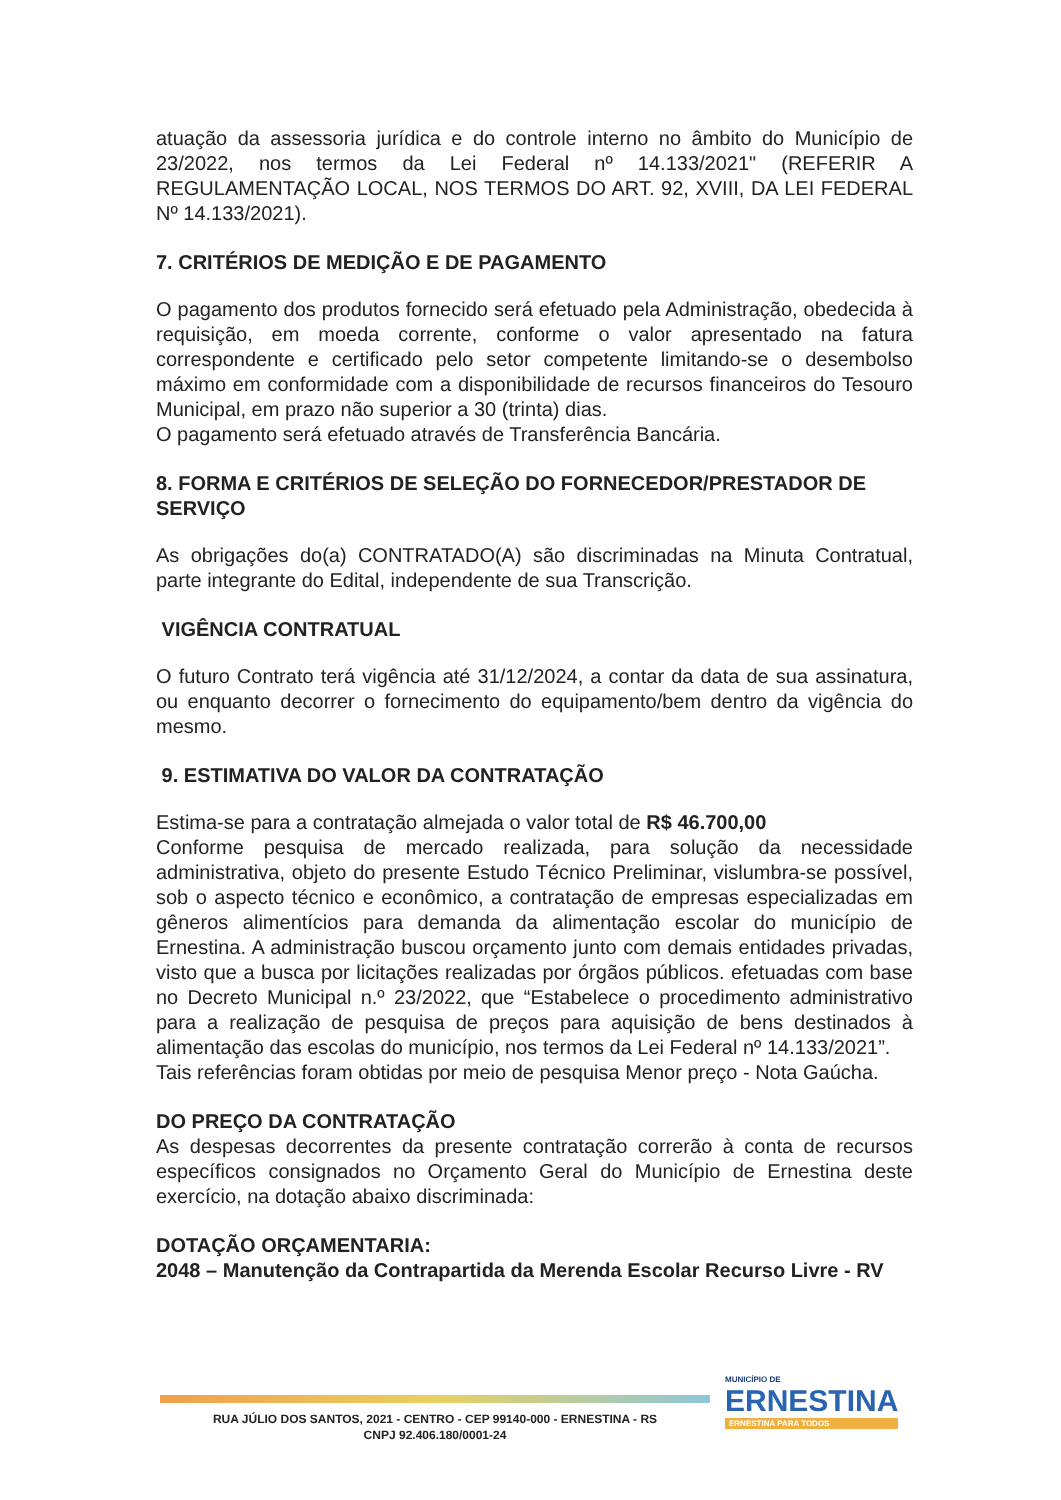atuação da assessoria jurídica e do controle interno no âmbito do Município de 23/2022, nos termos da Lei Federal nº 14.133/2021" (REFERIR A REGULAMENTAÇÃO LOCAL, NOS TERMOS DO ART. 92, XVIII, DA LEI FEDERAL Nº 14.133/2021).
7. CRITÉRIOS DE MEDIÇÃO E DE PAGAMENTO
O pagamento dos produtos fornecido será efetuado pela Administração, obedecida à requisição, em moeda corrente, conforme o valor apresentado na fatura correspondente e certificado pelo setor competente limitando-se o desembolso máximo em conformidade com a disponibilidade de recursos financeiros do Tesouro Municipal, em prazo não superior a 30 (trinta) dias.
O pagamento será efetuado através de Transferência Bancária.
8. FORMA E CRITÉRIOS DE SELEÇÃO DO FORNECEDOR/PRESTADOR DE SERVIÇO
As obrigações do(a) CONTRATADO(A) são discriminadas na Minuta Contratual, parte integrante do Edital, independente de sua Transcrição.
VIGÊNCIA CONTRATUAL
O futuro Contrato terá vigência até 31/12/2024, a contar da data de sua assinatura, ou enquanto decorrer o fornecimento do equipamento/bem dentro da vigência do mesmo.
9. ESTIMATIVA DO VALOR DA CONTRATAÇÃO
Estima-se para a contratação almejada o valor total de R$ 46.700,00
Conforme pesquisa de mercado realizada, para solução da necessidade administrativa, objeto do presente Estudo Técnico Preliminar, vislumbra-se possível, sob o aspecto técnico e econômico, a contratação de empresas especializadas em gêneros alimentícios para demanda da alimentação escolar do município de Ernestina. A administração buscou orçamento junto com demais entidades privadas, visto que a busca por licitações realizadas por órgãos públicos. efetuadas com base no Decreto Municipal n.º 23/2022, que “Estabelece o procedimento administrativo para a realização de pesquisa de preços para aquisição de bens destinados à alimentação das escolas do município, nos termos da Lei Federal nº 14.133/2021”.
Tais referências foram obtidas por meio de pesquisa Menor preço - Nota Gaúcha.
DO PREÇO DA CONTRATAÇÃO
As despesas decorrentes da presente contratação correrão à conta de recursos específicos consignados no Orçamento Geral do Município de Ernestina deste exercício, na dotação abaixo discriminada:
DOTAÇÃO ORÇAMENTARIA:
2048 – Manutenção da Contrapartida da Merenda Escolar Recurso Livre - RV
RUA JÚLIO DOS SANTOS, 2021 - CENTRO - CEP 99140-000 - ERNESTINA - RS
CNPJ 92.406.180/0001-24
MUNICÍPIO DE
ERNESTINA
ERNESTINA PARA TODOS